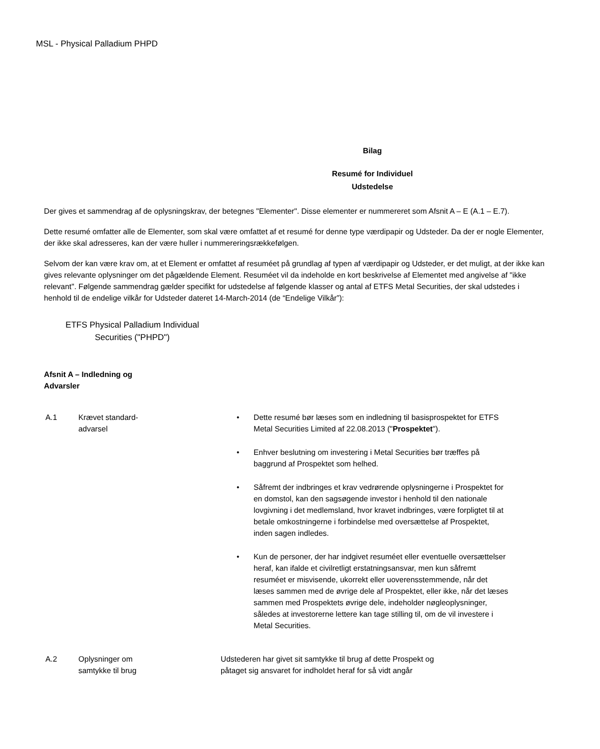MSL - Physical Palladium PHPD
Bilag
Resumé for Individuel
Udstedelse
Der gives et sammendrag af de oplysningskrav, der betegnes "Elementer". Disse elementer er nummereret som Afsnit A – E (A.1 – E.7).
Dette resumé omfatter alle de Elementer, som skal være omfattet af et resumé for denne type værdipapir og Udsteder. Da der er nogle Elementer, der ikke skal adresseres, kan der være huller i nummereringsrækkefølgen.
Selvom der kan være krav om, at et Element er omfattet af resuméet på grundlag af typen af værdipapir og Udsteder, er det muligt, at der ikke kan gives relevante oplysninger om det pågældende Element. Resuméet vil da indeholde en kort beskrivelse af Elementet med angivelse af "ikke relevant". Følgende sammendrag gælder specifikt for udstedelse af følgende klasser og antal af ETFS Metal Securities, der skal udstedes i henhold til de endelige vilkår for Udsteder dateret 14-March-2014 (de “Endelige Vilkår”):
ETFS Physical Palladium Individual
Securities ("PHPD")
Afsnit A – Indledning og Advarsler
| A.1 | Krævet standard- advarsel | • Dette resumé bør læses som en indledning til basisprospektet for ETFS Metal Securities Limited af 22.08.2013 (" Prospektet "). • Enhver beslutning om investering i Metal Securities bør træffes på baggrund af Prospektet som helhed. • Såfremt der indbringes et krav vedrørende oplysningerne i Prospektet for en domstol, kan den sagsøgende investor i henhold til den nationale lovgivning i det medlemsland, hvor kravet indbringes, være forpligtet til at betale omkostningerne i forbindelse med oversættelse af Prospektet, inden sagen indledes. • Kun de personer, der har indgivet resuméet eller eventuelle oversættelser heraf, kan ifalde et civilretligt erstatningsansvar, men kun såfremt resuméet er misvisende, ukorrekt eller uoverensstemmende, når det læses sammen med de øvrige dele af Prospektet, eller ikke, når det læses sammen med Prospektets øvrige dele, indeholder nøgleoplysninger, således at investorerne lettere kan tage stilling til, om de vil investere i Metal Securities. |
| A.2 | Oplysninger om samtykke til brug | Udstederen har givet sit samtykke til brug af dette Prospekt og påtaget sig ansvaret for indholdet heraf for så vidt angår |